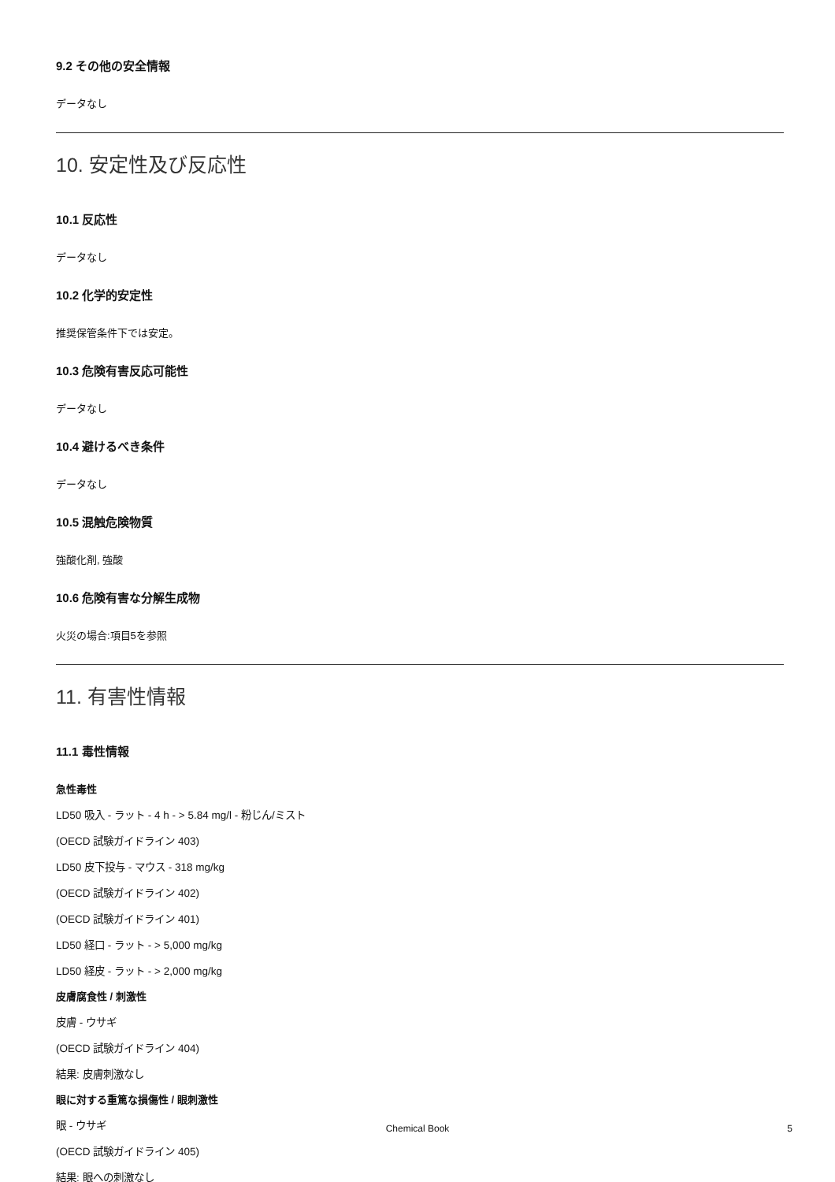9.2 その他の安全情報
データなし
10. 安定性及び反応性
10.1 反応性
データなし
10.2 化学的安定性
推奨保管条件下では安定。
10.3 危険有害反応可能性
データなし
10.4 避けるべき条件
データなし
10.5 混触危険物質
強酸化剤, 強酸
10.6 危険有害な分解生成物
火災の場合:項目5を参照
11. 有害性情報
11.1 毒性情報
急性毒性
LD50 吸入 - ラット - 4 h - > 5.84 mg/l - 粉じん/ミスト
(OECD 試験ガイドライン 403)
LD50 皮下投与 - マウス - 318 mg/kg
(OECD 試験ガイドライン 402)
(OECD 試験ガイドライン 401)
LD50 経口 - ラット - > 5,000 mg/kg
LD50 経皮 - ラット - > 2,000 mg/kg
皮膚腐食性 / 刺激性
皮膚 - ウサギ
(OECD 試験ガイドライン 404)
結果: 皮膚刺激なし
眼に対する重篤な損傷性 / 眼刺激性
眼 - ウサギ
(OECD 試験ガイドライン 405)
結果: 眼への刺激なし
Chemical Book 5